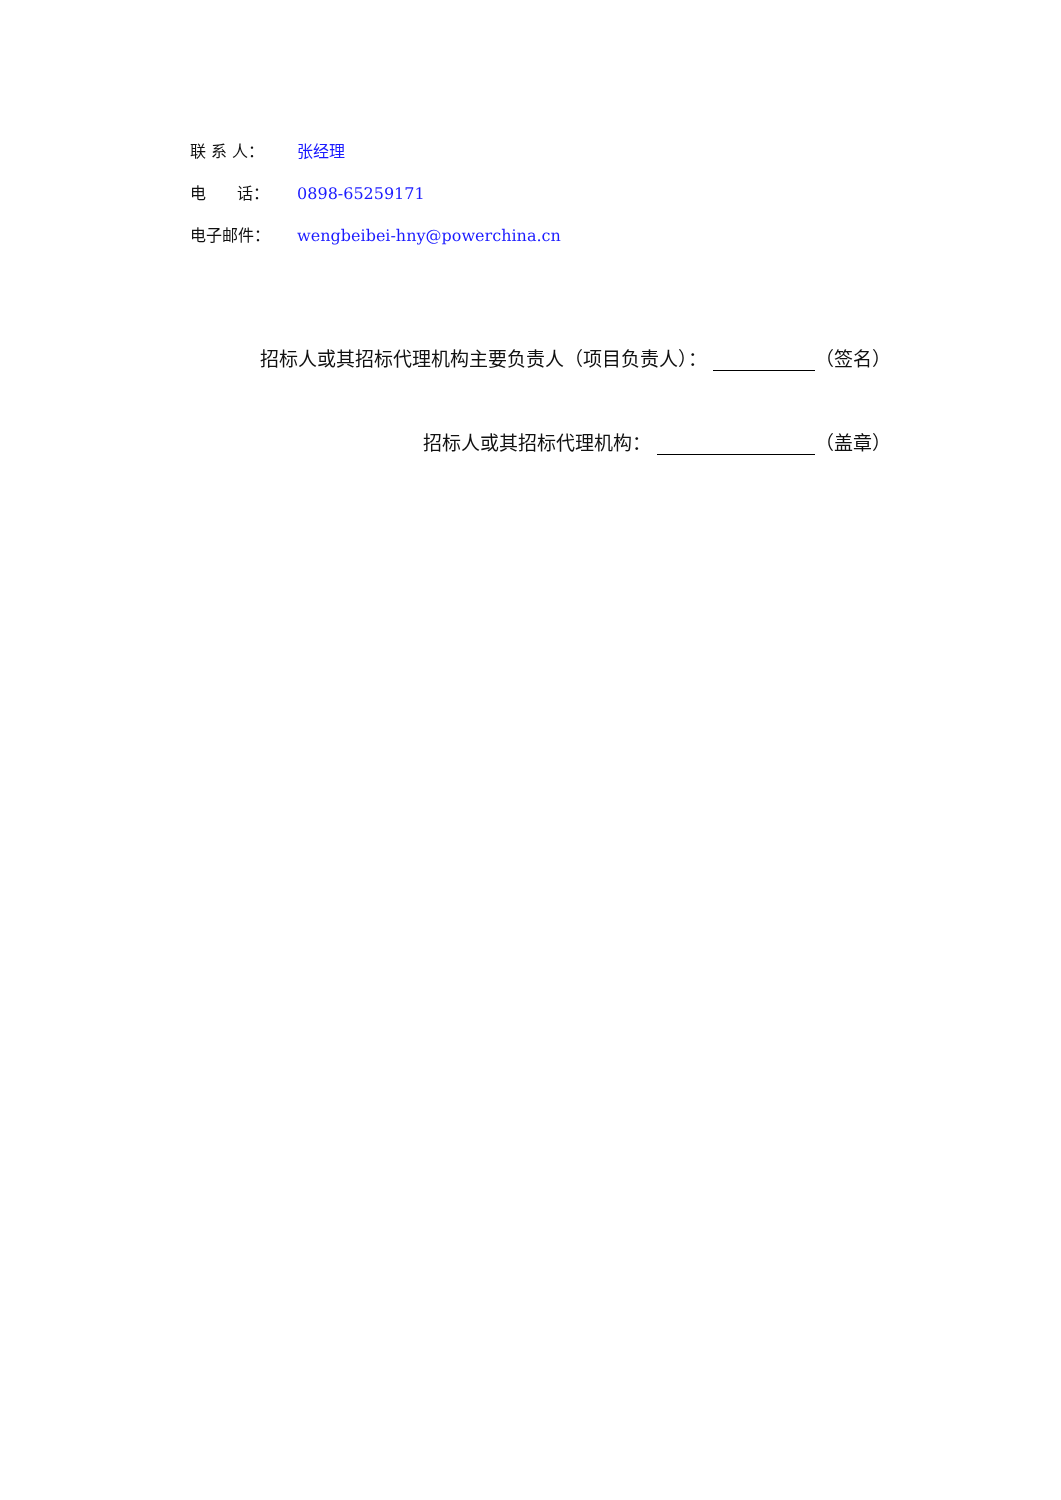联 系 人： 张经理
电 话： 0898-65259171
电子邮件： wengbeibei-hny@powerchina.cn
招标人或其招标代理机构主要负责人（项目负责人）： （签名）
招标人或其招标代理机构： （盖章）